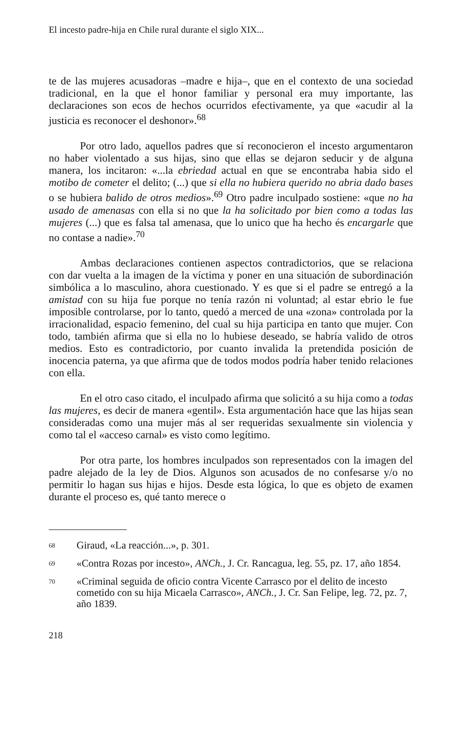El incesto padre-hija en Chile rural durante el siglo XIX...
te de las mujeres acusadoras –madre e hija–, que en el contexto de una sociedad tradicional, en la que el honor familiar y personal era muy importante, las declaraciones son ecos de hechos ocurridos efectivamente, ya que «acudir al la justicia es reconocer el deshonor».<sup>68</sup>
Por otro lado, aquellos padres que sí reconocieron el incesto argumentaron no haber violentado a sus hijas, sino que ellas se dejaron seducir y de alguna manera, los incitaron: «...la ebriedad actual en que se encontraba habia sido el motibo de cometer el delito; (...) que si ella no hubiera querido no abria dado bases o se hubiera balido de otros medios».<sup>69</sup> Otro padre inculpado sostiene: «que no ha usado de amenasas con ella si no que la ha solicitado por bien como a todas las mujeres (...) que es falsa tal amenasa, que lo unico que ha hecho és encargarle que no contase a nadie».<sup>70</sup>
Ambas declaraciones contienen aspectos contradictorios, que se relaciona con dar vuelta a la imagen de la víctima y poner en una situación de subordinación simbólica a lo masculino, ahora cuestionado. Y es que si el padre se entregó a la amistad con su hija fue porque no tenía razón ni voluntad; al estar ebrio le fue imposible controlarse, por lo tanto, quedó a merced de una «zona» controlada por la irracionalidad, espacio femenino, del cual su hija participa en tanto que mujer. Con todo, también afirma que si ella no lo hubiese deseado, se habría valido de otros medios. Esto es contradictorio, por cuanto invalida la pretendida posición de inocencia paterna, ya que afirma que de todos modos podría haber tenido relaciones con ella.
En el otro caso citado, el inculpado afirma que solicitó a su hija como a todas las mujeres, es decir de manera «gentil». Esta argumentación hace que las hijas sean consideradas como una mujer más al ser requeridas sexualmente sin violencia y como tal el «acceso carnal» es visto como legítimo.
Por otra parte, los hombres inculpados son representados con la imagen del padre alejado de la ley de Dios. Algunos son acusados de no confesarse y/o no permitir lo hagan sus hijas e hijos. Desde esta lógica, lo que es objeto de examen durante el proceso es, qué tanto merece o
68 Giraud, «La reacción...», p. 301.
69 «Contra Rozas por incesto», ANCh., J. Cr. Rancagua, leg. 55, pz. 17, año 1854.
70 «Criminal seguida de oficio contra Vicente Carrasco por el delito de incesto cometido con su hija Micaela Carrasco», ANCh., J. Cr. San Felipe, leg. 72, pz. 7, año 1839.
218